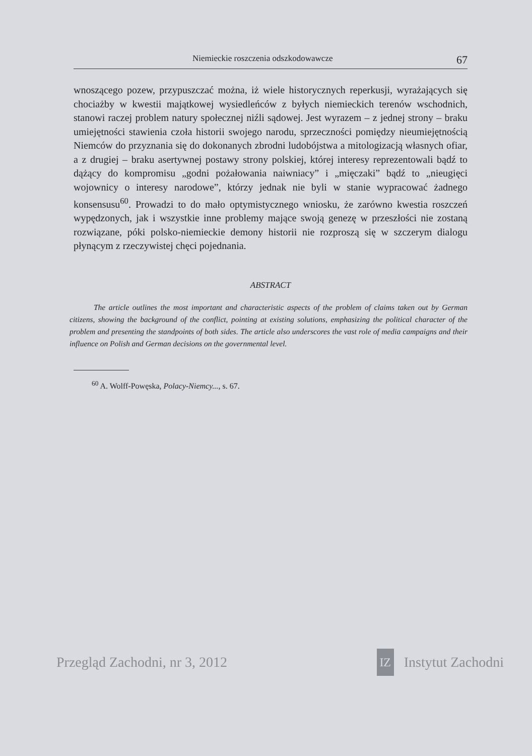Niemieckie roszczenia odszkodowawcze 67
wnoszącego pozew, przypuszczać można, iż wiele historycznych reperkusji, wyrażających się chociażby w kwestii majątkowej wysiedleńców z byłych niemieckich terenów wschodnich, stanowi raczej problem natury społecznej niźli sądowej. Jest wyrazem – z jednej strony – braku umiejętności stawienia czoła historii swojego narodu, sprzeczności pomiędzy nieumiejętnością Niemców do przyznania się do dokonanych zbrodni ludobójstwa a mitologizacją własnych ofiar, a z drugiej – braku asertywnej postawy strony polskiej, której interesy reprezentowali bądź to dążący do kompromisu „godni pożałowania naiwniacy” i „mięczaki” bądź to „nieugięci wojownicy o interesy narodowe”, którzy jednak nie byli w stanie wypracować żadnego konsensusu<sup>60</sup>. Prowadzi to do mało optymistycznego wniosku, że zarówno kwestia roszczeń wypędzonych, jak i wszystkie inne problemy mające swoją genezę w przeszłości nie zostaną rozwiązane, póki polsko-niemieckie demony historii nie rozproszą się w szczerym dialogu płynącym z rzeczywistej chęci pojednania.
ABSTRACT
The article outlines the most important and characteristic aspects of the problem of claims taken out by German citizens, showing the background of the conflict, pointing at existing solutions, emphasizing the political character of the problem and presenting the standpoints of both sides. The article also underscores the vast role of media campaigns and their influence on Polish and German decisions on the governmental level.
<sup>60</sup> A. Wolff-Powęska, Polacy-Niemcy..., s. 67.
Przegląd Zachodni, nr 3, 2012 IZ Instytut Zachodni